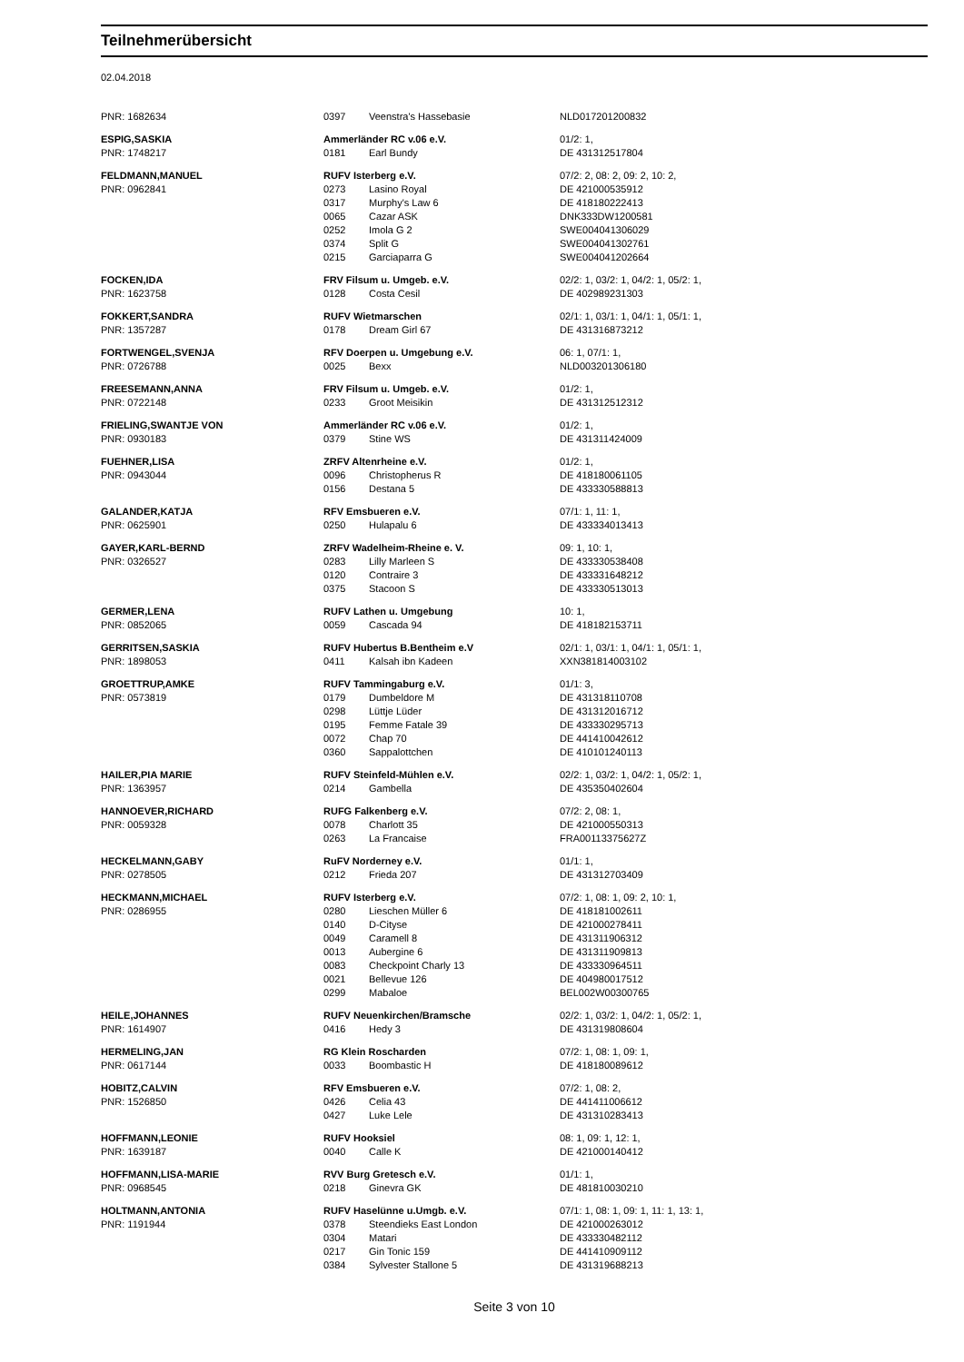Teilnehmerübersicht
02.04.2018
| PNR: 1682634 | 0397 | Veenstra's Hassebasie | NLD017201200832 |
| ESPIG,SASKIA | Ammerländer RC v.06 e.V. | | 01/2: 1, |
| PNR: 1748217 | 0181 | Earl Bundy | DE 431312517804 |
| FELDMANN,MANUEL | RUFV Isterberg e.V. | | 07/2: 2, 08: 2, 09: 2, 10: 2, |
| PNR: 0962841 | 0273 | Lasino Royal | DE 421000535912 |
| | 0317 | Murphy's Law 6 | DE 418180222413 |
| | 0065 | Cazar ASK | DNK333DW1200581 |
| | 0252 | Imola G 2 | SWE004041306029 |
| | 0374 | Split G | SWE004041302761 |
| | 0215 | Garciaparra G | SWE004041202664 |
| FOCKEN,IDA | FRV Filsum u. Umgeb. e.V. | | 02/2: 1, 03/2: 1, 04/2: 1, 05/2: 1, |
| PNR: 1623758 | 0128 | Costa Cesil | DE 402989231303 |
| FOKKERT,SANDRA | RUFV Wietmarschen | | 02/1: 1, 03/1: 1, 04/1: 1, 05/1: 1, |
| PNR: 1357287 | 0178 | Dream Girl 67 | DE 431316873212 |
| FORTWENGEL,SVENJA | RFV Doerpen u. Umgebung e.V. | | 06: 1, 07/1: 1, |
| PNR: 0726788 | 0025 | Bexx | NLD003201306180 |
| FREESEMANN,ANNA | FRV Filsum u. Umgeb. e.V. | | 01/2: 1, |
| PNR: 0722148 | 0233 | Groot Meisikin | DE 431312512312 |
| FRIELING,SWANTJE VON | Ammerländer RC v.06 e.V. | | 01/2: 1, |
| PNR: 0930183 | 0379 | Stine WS | DE 431311424009 |
| FUEHNER,LISA | ZRFV Altenrheine e.V. | | 01/2: 1, |
| PNR: 0943044 | 0096 | Christopherus R | DE 418180061105 |
| | 0156 | Destana 5 | DE 433330588813 |
| GALANDER,KATJA | RFV Emsbueren e.V. | | 07/1: 1, 11: 1, |
| PNR: 0625901 | 0250 | Hulapalu 6 | DE 433334013413 |
| GAYER,KARL-BERND | ZRFV Wadelheim-Rheine e. V. | | 09: 1, 10: 1, |
| PNR: 0326527 | 0283 | Lilly Marleen S | DE 433330538408 |
| | 0120 | Contraire 3 | DE 433331648212 |
| | 0375 | Stacoon S | DE 433330513013 |
| GERMER,LENA | RUFV Lathen u. Umgebung | | 10: 1, |
| PNR: 0852065 | 0059 | Cascada 94 | DE 418182153711 |
| GERRITSEN,SASKIA | RUFV Hubertus B.Bentheim e.V | | 02/1: 1, 03/1: 1, 04/1: 1, 05/1: 1, |
| PNR: 1898053 | 0411 | Kalsah ibn Kadeen | XXN381814003102 |
| GROETTRUP,AMKE | RUFV Tammingaburg e.V. | | 01/1: 3, |
| PNR: 0573819 | 0179 | Dumbeldore M | DE 431318110708 |
| | 0298 | Lüttje Lüder | DE 431312016712 |
| | 0195 | Femme Fatale 39 | DE 433330295713 |
| | 0072 | Chap 70 | DE 441410042612 |
| | 0360 | Sappalottchen | DE 410101240113 |
| HAILER,PIA MARIE | RUFV Steinfeld-Mühlen e.V. | | 02/2: 1, 03/2: 1, 04/2: 1, 05/2: 1, |
| PNR: 1363957 | 0214 | Gambella | DE 435350402604 |
| HANNOEVER,RICHARD | RUFG Falkenberg e.V. | | 07/2: 2, 08: 1, |
| PNR: 0059328 | 0078 | Charlott 35 | DE 421000550313 |
| | 0263 | La Francaise | FRA00113375627Z |
| HECKELMANN,GABY | RuFV Norderney e.V. | | 01/1: 1, |
| PNR: 0278505 | 0212 | Frieda 207 | DE 431312703409 |
| HECKMANN,MICHAEL | RUFV Isterberg e.V. | | 07/2: 1, 08: 1, 09: 2, 10: 1, |
| PNR: 0286955 | 0280 | Lieschen Müller 6 | DE 418181002611 |
| | 0140 | D-Cityse | DE 421000278411 |
| | 0049 | Caramell 8 | DE 431311906312 |
| | 0013 | Aubergine 6 | DE 431311909813 |
| | 0083 | Checkpoint Charly 13 | DE 433330964511 |
| | 0021 | Bellevue 126 | DE 404980017512 |
| | 0299 | Mabaloe | BEL002W00300765 |
| HEILE,JOHANNES | RUFV Neuenkirchen/Bramsche | | 02/2: 1, 03/2: 1, 04/2: 1, 05/2: 1, |
| PNR: 1614907 | 0416 | Hedy 3 | DE 431319808604 |
| HERMELING,JAN | RG Klein Roscharden | | 07/2: 1, 08: 1, 09: 1, |
| PNR: 0617144 | 0033 | Boombastic H | DE 418180089612 |
| HOBITZ,CALVIN | RFV Emsbueren e.V. | | 07/2: 1, 08: 2, |
| PNR: 1526850 | 0426 | Celia 43 | DE 441411006612 |
| | 0427 | Luke Lele | DE 431310283413 |
| HOFFMANN,LEONIE | RUFV Hooksiel | | 08: 1, 09: 1, 12: 1, |
| PNR: 1639187 | 0040 | Calle K | DE 421000140412 |
| HOFFMANN,LISA-MARIE | RVV Burg Gretesch e.V. | | 01/1: 1, |
| PNR: 0968545 | 0218 | Ginevra GK | DE 481810030210 |
| HOLTMANN,ANTONIA | RUFV Haselünne u.Umgb. e.V. | | 07/1: 1, 08: 1, 09: 1, 11: 1, 13: 1, |
| PNR: 1191944 | 0378 | Steendieks East London | DE 421000263012 |
| | 0304 | Matari | DE 433330482112 |
| | 0217 | Gin Tonic 159 | DE 441410909112 |
| | 0384 | Sylvester Stallone 5 | DE 431319688213 |
Seite 3 von 10